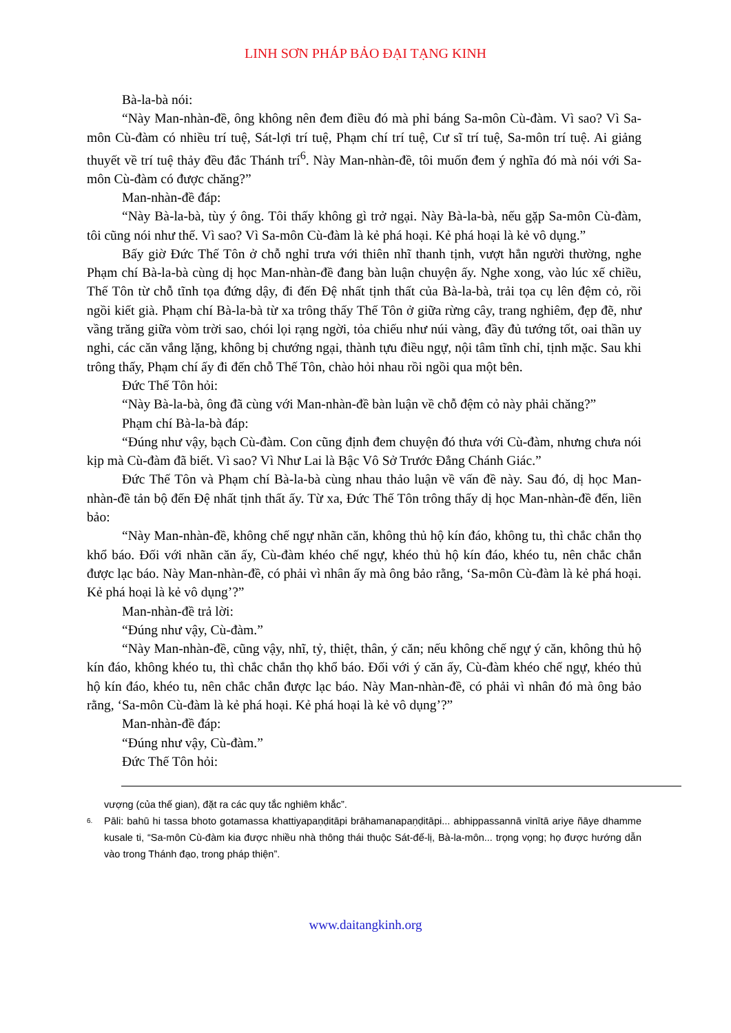LINH SƠN PHÁP BẢO ĐẠI TẠNG KINH
Bà-la-bà nói:
“Này Man-nhàn-đề, ông không nên đem điều đó mà phỉ báng Sa-môn Cù-đàm. Vì sao? Vì Sa-môn Cù-đàm có nhiều trí tuệ, Sát-lợi trí tuệ, Phạm chí trí tuệ, Cư sĩ trí tuệ, Sa-môn trí tuệ. Ai giảng thuyết về trí tuệ thảy đều đắc Thánh trí<sup>6</sup>. Này Man-nhàn-đề, tôi muốn đem ý nghĩa đó mà nói với Sa-môn Cù-đàm có được chăng?”
Man-nhàn-đề đáp:
“Này Bà-la-bà, tùy ý ông. Tôi thấy không gì trở ngại. Này Bà-la-bà, nếu gặp Sa-môn Cù-đàm, tôi cũng nói như thế. Vì sao? Vì Sa-môn Cù-đàm là kẻ phá hoại. Kẻ phá hoại là kẻ vô dụng.”
Bấy giờ Đức Thế Tôn ở chỗ nghỉ trưa với thiên nhĩ thanh tịnh, vượt hẳn người thường, nghe Phạm chí Bà-la-bà cùng dị học Man-nhàn-đề đang bàn luận chuyện ấy. Nghe xong, vào lúc xế chiều, Thế Tôn từ chỗ tĩnh tọa đứng dậy, đi đến Đệ nhất tịnh thất của Bà-la-bà, trải tọa cụ lên đệm cỏ, rồi ngồi kiết già. Phạm chí Bà-la-bà từ xa trông thấy Thế Tôn ở giữa rừng cây, trang nghiêm, đẹp đẽ, như vầng trăng giữa vòm trời sao, chói lọi rạng ngời, tỏa chiếu như núi vàng, đầy đủ tướng tốt, oai thần uy nghi, các căn vắng lặng, không bị chướng ngại, thành tựu điều ngự, nội tâm tĩnh chỉ, tịnh mặc. Sau khi trông thấy, Phạm chí ấy đi đến chỗ Thế Tôn, chào hỏi nhau rồi ngồi qua một bên.
Đức Thế Tôn hỏi:
“Này Bà-la-bà, ông đã cùng với Man-nhàn-đề bàn luận về chỗ đệm cỏ này phải chăng?”
Phạm chí Bà-la-bà đáp:
“Đúng như vậy, bạch Cù-đàm. Con cũng định đem chuyện đó thưa với Cù-đàm, nhưng chưa nói kịp mà Cù-đàm đã biết. Vì sao? Vì Như Lai là Bậc Vô Sở Trước Đẳng Chánh Giác.”
Đức Thế Tôn và Phạm chí Bà-la-bà cùng nhau thảo luận về vấn đề này. Sau đó, dị học Man-nhàn-đề tản bộ đến Đệ nhất tịnh thất ấy. Từ xa, Đức Thế Tôn trông thấy dị học Man-nhàn-đề đến, liền bảo:
“Này Man-nhàn-đề, không chế ngự nhãn căn, không thủ hộ kín đáo, không tu, thì chắc chắn thọ khổ báo. Đối với nhãn căn ấy, Cù-đàm khéo chế ngự, khéo thủ hộ kín đáo, khéo tu, nên chắc chắn được lạc báo. Này Man-nhàn-đề, có phải vì nhân ấy mà ông bảo rằng, ‘Sa-môn Cù-đàm là kẻ phá hoại. Kẻ phá hoại là kẻ vô dụng’?”
Man-nhàn-đề trả lời:
“Đúng như vậy, Cù-đàm.”
“Này Man-nhàn-đề, cũng vậy, nhĩ, tỷ, thiệt, thân, ý căn; nếu không chế ngự ý căn, không thủ hộ kín đáo, không khéo tu, thì chắc chắn thọ khổ báo. Đối với ý căn ấy, Cù-đàm khéo chế ngự, khéo thủ hộ kín đáo, khéo tu, nên chắc chắn được lạc báo. Này Man-nhàn-đề, có phải vì nhân đó mà ông bảo rằng, ‘Sa-môn Cù-đàm là kẻ phá hoại. Kẻ phá hoại là kẻ vô dụng’?”
Man-nhàn-đề đáp:
“Đúng như vậy, Cù-đàm.”
Đức Thế Tôn hỏi:
vượng (của thế gian), đặt ra các quy tắc nghiêm khắc”.
6. Pāli: bahū hi tassa bhoto gotamassa khattiyapaṇḍitāpi brāhamanapaṇḍitāpi... abhippassannā vinītā ariye ñāye dhamme kusale ti, “Sa-môn Cù-đàm kia được nhiều nhà thông thái thuộc Sát-đế-lị, Bà-la-môn... trọng vọng; họ được hướng dẫn vào trong Thánh đạo, trong pháp thiện”.
www.daitangkinh.org